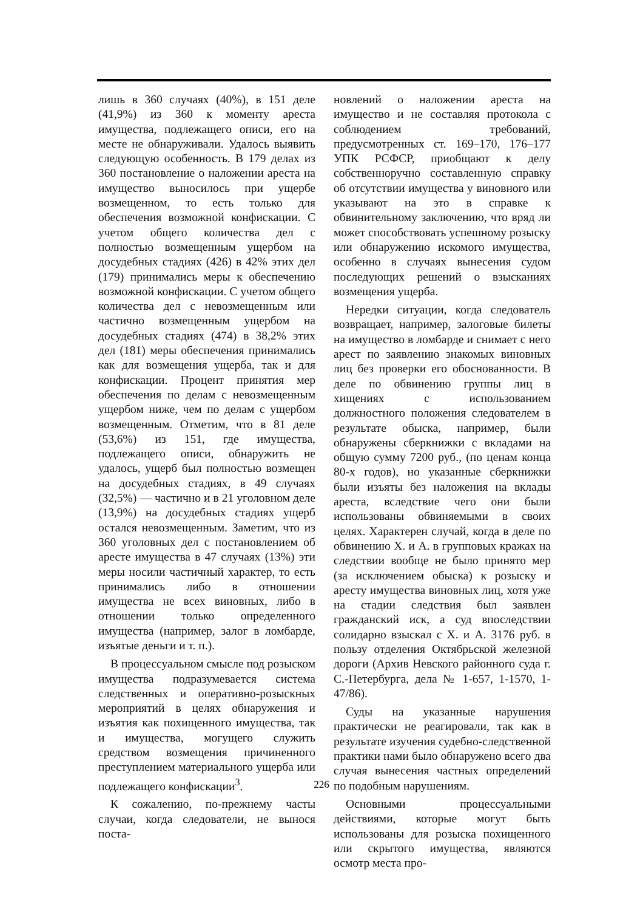лишь в 360 случаях (40%), в 151 деле (41,9%) из 360 к моменту ареста имущества, подлежащего описи, его на месте не обнаруживали. Удалось выявить следующую особенность. В 179 делах из 360 постановление о наложении ареста на имущество выносилось при ущербе возмещенном, то есть только для обеспечения возможной конфискации. С учетом общего количества дел с полностью возмещенным ущербом на досудебных стадиях (426) в 42% этих дел (179) принимались меры к обеспечению возможной конфискации. С учетом общего количества дел с невозмещенным или частично возмещенным ущербом на досудебных стадиях (474) в 38,2% этих дел (181) меры обеспечения принимались как для возмещения ущерба, так и для конфискации. Процент принятия мер обеспечения по делам с невозмещенным ущербом ниже, чем по делам с ущербом возмещенным. Отметим, что в 81 деле (53,6%) из 151, где имущества, подлежащего описи, обнаружить не удалось, ущерб был полностью возмещен на досудебных стадиях, в 49 случаях (32,5%) — частично и в 21 уголовном деле (13,9%) на досудебных стадиях ущерб остался невозмещенным. Заметим, что из 360 уголовных дел с постановлением об аресте имущества в 47 случаях (13%) эти меры носили частичный характер, то есть принимались либо в отношении имущества не всех виновных, либо в отношении только определенного имущества (например, залог в ломбарде, изъятые деньги и т. п.).
В процессуальном смысле под розыском имущества подразумевается система следственных и оперативно-розыскных мероприятий в целях обнаружения и изъятия как похищенного имущества, так и имущества, могущего служить средством возмещения причиненного преступлением материального ущерба или подлежащего конфискации<sup>3</sup>.
К сожалению, по-прежнему часты случаи, когда следователи, не вынося поста-
новлений о наложении ареста на имущество и не составляя протокола с соблюдением требований, предусмотренных ст. 169–170, 176–177 УПК РСФСР, приобщают к делу собственноручно составленную справку об отсутствии имущества у виновного или указывают на это в справке к обвинительному заключению, что вряд ли может способствовать успешному розыску или обнаружению искомого имущества, особенно в случаях вынесения судом последующих решений о взысканиях возмещения ущерба.
Нередки ситуации, когда следователь возвращает, например, залоговые билеты на имущество в ломбарде и снимает с него арест по заявлению знакомых виновных лиц без проверки его обоснованности. В деле по обвинению группы лиц в хищениях с использованием должностного положения следователем в результате обыска, например, были обнаружены сберкнижки с вкладами на общую сумму 7200 руб., (по ценам конца 80-х годов), но указанные сберкнижки были изъяты без наложения на вклады ареста, вследствие чего они были использованы обвиняемыми в своих целях. Характерен случай, когда в деле по обвинению Х. и А. в групповых кражах на следствии вообще не было принято мер (за исключением обыска) к розыску и аресту имущества виновных лиц, хотя уже на стадии следствия был заявлен гражданский иск, а суд впоследствии солидарно взыскал с Х. и А. 3176 руб. в пользу отделения Октябрьской железной дороги (Архив Невского районного суда г. С.-Петербурга, дела № 1-657, 1-1570, 1-47/86).
Суды на указанные нарушения практически не реагировали, так как в результате изучения судебно-следственной практики нами было обнаружено всего два случая вынесения частных определений по подобным нарушениям.
Основными процессуальными действиями, которые могут быть использованы для розыска похищенного или скрытого имущества, являются осмотр места про-
226